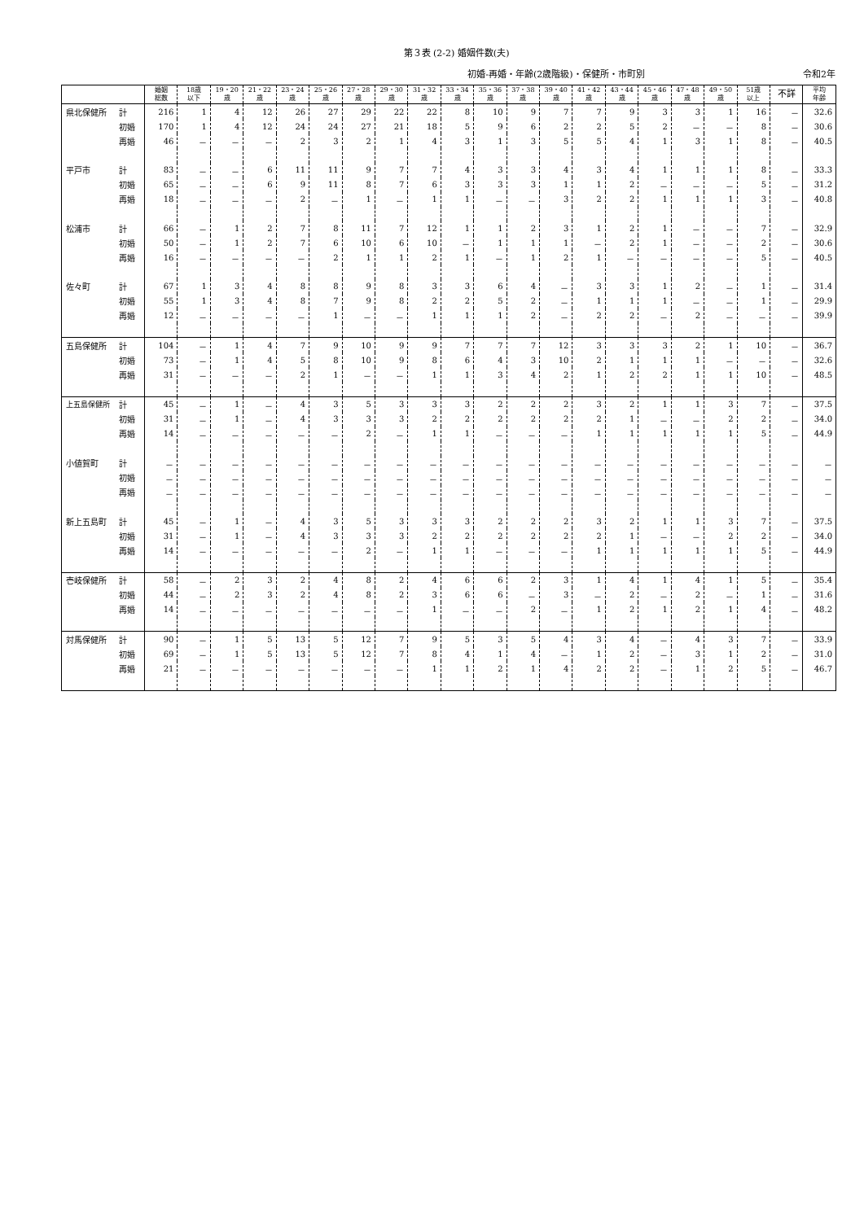第３表 (2-2) 婚姻件数(夫)
初婚-再婚・年齢(2歳階級)・保健所・市町別 令和2年
| | | 婚姻 総数 | 18歳 以下 | 19・20 歳 | 21・22 歳 | 23・24 歳 | 25・26 歳 | 27・28 歳 | 29・30 歳 | 31・32 歳 | 33・34 歳 | 35・36 歳 | 37・38 歳 | 39・40 歳 | 41・42 歳 | 43・44 歳 | 45・46 歳 | 47・48 歳 | 49・50 歳 | 51歳 以上 | 不詳 | 平均 年齢 |
| --- | --- | --- | --- | --- | --- | --- | --- | --- | --- | --- | --- | --- | --- | --- | --- | --- | --- | --- | --- | --- | --- | --- |
| 県北保健所 | 計 | 216 | 1 | 4 | 12 | 26 | 27 | 29 | 22 | 22 | 8 | 10 | 9 | 7 | 7 | 9 | 3 | 3 | 1 | 16 | － | 32.6 |
| | 初婚 | 170 | 1 | 4 | 12 | 24 | 24 | 27 | 21 | 18 | 5 | 9 | 6 | 2 | 2 | 5 | 2 | － | － | 8 | － | 30.6 |
| | 再婚 | 46 | － | － | － | 2 | 3 | 2 | 1 | 4 | 3 | 1 | 3 | 5 | 5 | 4 | 1 | 3 | 1 | 8 | － | 40.5 |
| 平戸市 | 計 | 83 | － | － | 6 | 11 | 11 | 9 | 7 | 7 | 4 | 3 | 3 | 4 | 3 | 4 | 1 | 1 | 1 | 8 | － | 33.3 |
| | 初婚 | 65 | － | － | 6 | 9 | 11 | 8 | 7 | 6 | 3 | 3 | 3 | 1 | 1 | 2 | － | － | － | 5 | － | 31.2 |
| | 再婚 | 18 | － | － | － | 2 | － | 1 | － | 1 | 1 | － | － | 3 | 2 | 2 | 1 | 1 | 1 | 3 | － | 40.8 |
| 松浦市 | 計 | 66 | － | 1 | 2 | 7 | 8 | 11 | 7 | 12 | 1 | 1 | 2 | 3 | 1 | 2 | 1 | － | － | 7 | － | 32.9 |
| | 初婚 | 50 | － | 1 | 2 | 7 | 6 | 10 | 6 | 10 | － | 1 | 1 | 1 | － | 2 | 1 | － | － | 2 | － | 30.6 |
| | 再婚 | 16 | － | － | － | － | 2 | 1 | 1 | 2 | 1 | － | 1 | 2 | 1 | － | － | － | － | 5 | － | 40.5 |
| 佐々町 | 計 | 67 | 1 | 3 | 4 | 8 | 8 | 9 | 8 | 3 | 3 | 6 | 4 | － | 3 | 3 | 1 | 2 | － | 1 | － | 31.4 |
| | 初婚 | 55 | 1 | 3 | 4 | 8 | 7 | 9 | 8 | 2 | 2 | 5 | 2 | － | 1 | 1 | 1 | － | － | 1 | － | 29.9 |
| | 再婚 | 12 | － | － | － | － | 1 | － | － | 1 | 1 | 1 | 2 | － | 2 | 2 | － | 2 | － | － | － | 39.9 |
| 五島保健所 | 計 | 104 | － | 1 | 4 | 7 | 9 | 10 | 9 | 9 | 7 | 7 | 7 | 12 | 3 | 3 | 3 | 2 | 1 | 10 | － | 36.7 |
| | 初婚 | 73 | － | 1 | 4 | 5 | 8 | 10 | 9 | 8 | 6 | 4 | 3 | 10 | 2 | 1 | 1 | 1 | － | － | － | 32.6 |
| | 再婚 | 31 | － | － | － | 2 | 1 | － | － | 1 | 1 | 3 | 4 | 2 | 1 | 2 | 2 | 1 | 1 | 10 | － | 48.5 |
| 上五島保健所 | 計 | 45 | － | 1 | － | 4 | 3 | 5 | 3 | 3 | 3 | 2 | 2 | 2 | 3 | 2 | 1 | 1 | 3 | 7 | － | 37.5 |
| | 初婚 | 31 | － | 1 | － | 4 | 3 | 3 | 3 | 2 | 2 | 2 | 2 | 2 | 2 | 1 | － | － | 2 | 2 | － | 34.0 |
| | 再婚 | 14 | － | － | － | － | － | 2 | － | 1 | 1 | － | － | － | 1 | 1 | 1 | 1 | 1 | 5 | － | 44.9 |
| 小値賀町 | 計 | － | － | － | － | － | － | － | － | － | － | － | － | － | － | － | － | － | － | － | － | － |
| | 初婚 | － | － | － | － | － | － | － | － | － | － | － | － | － | － | － | － | － | － | － | － | － |
| | 再婚 | － | － | － | － | － | － | － | － | － | － | － | － | － | － | － | － | － | － | － | － | － |
| 新上五島町 | 計 | 45 | － | 1 | － | 4 | 3 | 5 | 3 | 3 | 3 | 2 | 2 | 2 | 3 | 2 | 1 | 1 | 3 | 7 | － | 37.5 |
| | 初婚 | 31 | － | 1 | － | 4 | 3 | 3 | 3 | 2 | 2 | 2 | 2 | 2 | 2 | 1 | － | － | 2 | 2 | － | 34.0 |
| | 再婚 | 14 | － | － | － | － | － | 2 | － | 1 | 1 | － | － | － | 1 | 1 | 1 | 1 | 1 | 5 | － | 44.9 |
| 壱岐保健所 | 計 | 58 | － | 2 | 3 | 2 | 4 | 8 | 2 | 4 | 6 | 6 | 2 | 3 | 1 | 4 | 1 | 4 | 1 | 5 | － | 35.4 |
| | 初婚 | 44 | － | 2 | 3 | 2 | 4 | 8 | 2 | 3 | 6 | 6 | － | 3 | － | 2 | － | 2 | － | 1 | － | 31.6 |
| | 再婚 | 14 | － | － | － | － | － | － | － | 1 | － | － | 2 | － | 1 | 2 | 1 | 2 | 1 | 4 | － | 48.2 |
| 対馬保健所 | 計 | 90 | － | 1 | 5 | 13 | 5 | 12 | 7 | 9 | 5 | 3 | 5 | 4 | 3 | 4 | － | 4 | 3 | 7 | － | 33.9 |
| | 初婚 | 69 | － | 1 | 5 | 13 | 5 | 12 | 7 | 8 | 4 | 1 | 4 | － | 1 | 2 | － | 3 | 1 | 2 | － | 31.0 |
| | 再婚 | 21 | － | － | － | － | － | － | － | 1 | 1 | 2 | 1 | 4 | 2 | 2 | － | 1 | 2 | 5 | － | 46.7 |